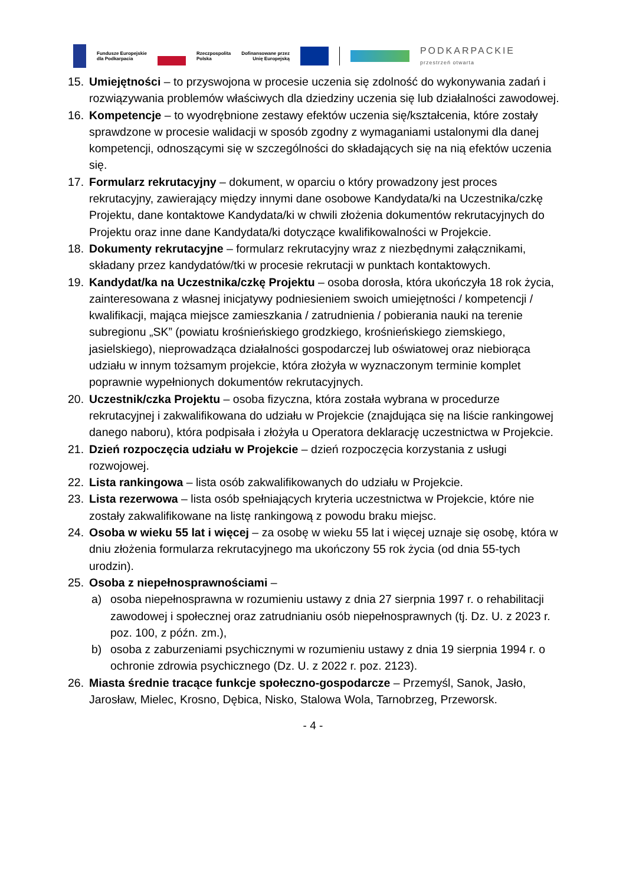Fundusze Europejskie
dla Podkarpacia Rzeczpospolita
Polska Dofinansowane przez
Unię Europejską PODKARPACKIE
przestrzeń otwarta
15. Umiejętności – to przyswojona w procesie uczenia się zdolność do wykonywania zadań i rozwiązywania problemów właściwych dla dziedziny uczenia się lub działalności zawodowej.
16. Kompetencje – to wyodrębnione zestawy efektów uczenia się/kształcenia, które zostały sprawdzone w procesie walidacji w sposób zgodny z wymaganiami ustalonymi dla danej kompetencji, odnoszącymi się w szczególności do składających się na nią efektów uczenia się.
17. Formularz rekrutacyjny – dokument, w oparciu o który prowadzony jest proces rekrutacyjny, zawierający między innymi dane osobowe Kandydata/ki na Uczestnika/czkę Projektu, dane kontaktowe Kandydata/ki w chwili złożenia dokumentów rekrutacyjnych do Projektu oraz inne dane Kandydata/ki dotyczące kwalifikowalności w Projekcie.
18. Dokumenty rekrutacyjne – formularz rekrutacyjny wraz z niezbędnymi załącznikami, składany przez kandydatów/tki w procesie rekrutacji w punktach kontaktowych.
19. Kandydat/ka na Uczestnika/czkę Projektu – osoba dorosła, która ukończyła 18 rok życia, zainteresowana z własnej inicjatywy podniesieniem swoich umiejętności / kompetencji / kwalifikacji, mająca miejsce zamieszkania / zatrudnienia / pobierania nauki na terenie subregionu „SK” (powiatu krośnieńskiego grodzkiego, krośnieńskiego ziemskiego, jasielskiego), nieprowadząca działalności gospodarczej lub oświatowej oraz niebiorąca udziału w innym tożsamym projekcie, która złożyła w wyznaczonym terminie komplet poprawnie wypełnionych dokumentów rekrutacyjnych.
20. Uczestnik/czka Projektu – osoba fizyczna, która została wybrana w procedurze rekrutacyjnej i zakwalifikowana do udziału w Projekcie (znajdująca się na liście rankingowej danego naboru), która podpisała i złożyła u Operatora deklarację uczestnictwa w Projekcie.
21. Dzień rozpoczęcia udziału w Projekcie – dzień rozpoczęcia korzystania z usługi rozwojowej.
22. Lista rankingowa – lista osób zakwalifikowanych do udziału w Projekcie.
23. Lista rezerwowa – lista osób spełniających kryteria uczestnictwa w Projekcie, które nie zostały zakwalifikowane na listę rankingową z powodu braku miejsc.
24. Osoba w wieku 55 lat i więcej – za osobę w wieku 55 lat i więcej uznaje się osobę, która w dniu złożenia formularza rekrutacyjnego ma ukończony 55 rok życia (od dnia 55-tych urodzin).
25. Osoba z niepełnosprawnościami –
a) osoba niepełnosprawna w rozumieniu ustawy z dnia 27 sierpnia 1997 r. o rehabilitacji zawodowej i społecznej oraz zatrudnianiu osób niepełnosprawnych (tj. Dz. U. z 2023 r. poz. 100, z późn. zm.),
b) osoba z zaburzeniami psychicznymi w rozumieniu ustawy z dnia 19 sierpnia 1994 r. o ochronie zdrowia psychicznego (Dz. U. z 2022 r. poz. 2123).
26. Miasta średnie tracące funkcje społeczno-gospodarcze – Przemyśl, Sanok, Jasło, Jarosław, Mielec, Krosno, Dębica, Nisko, Stalowa Wola, Tarnobrzeg, Przeworsk.
- 4 -